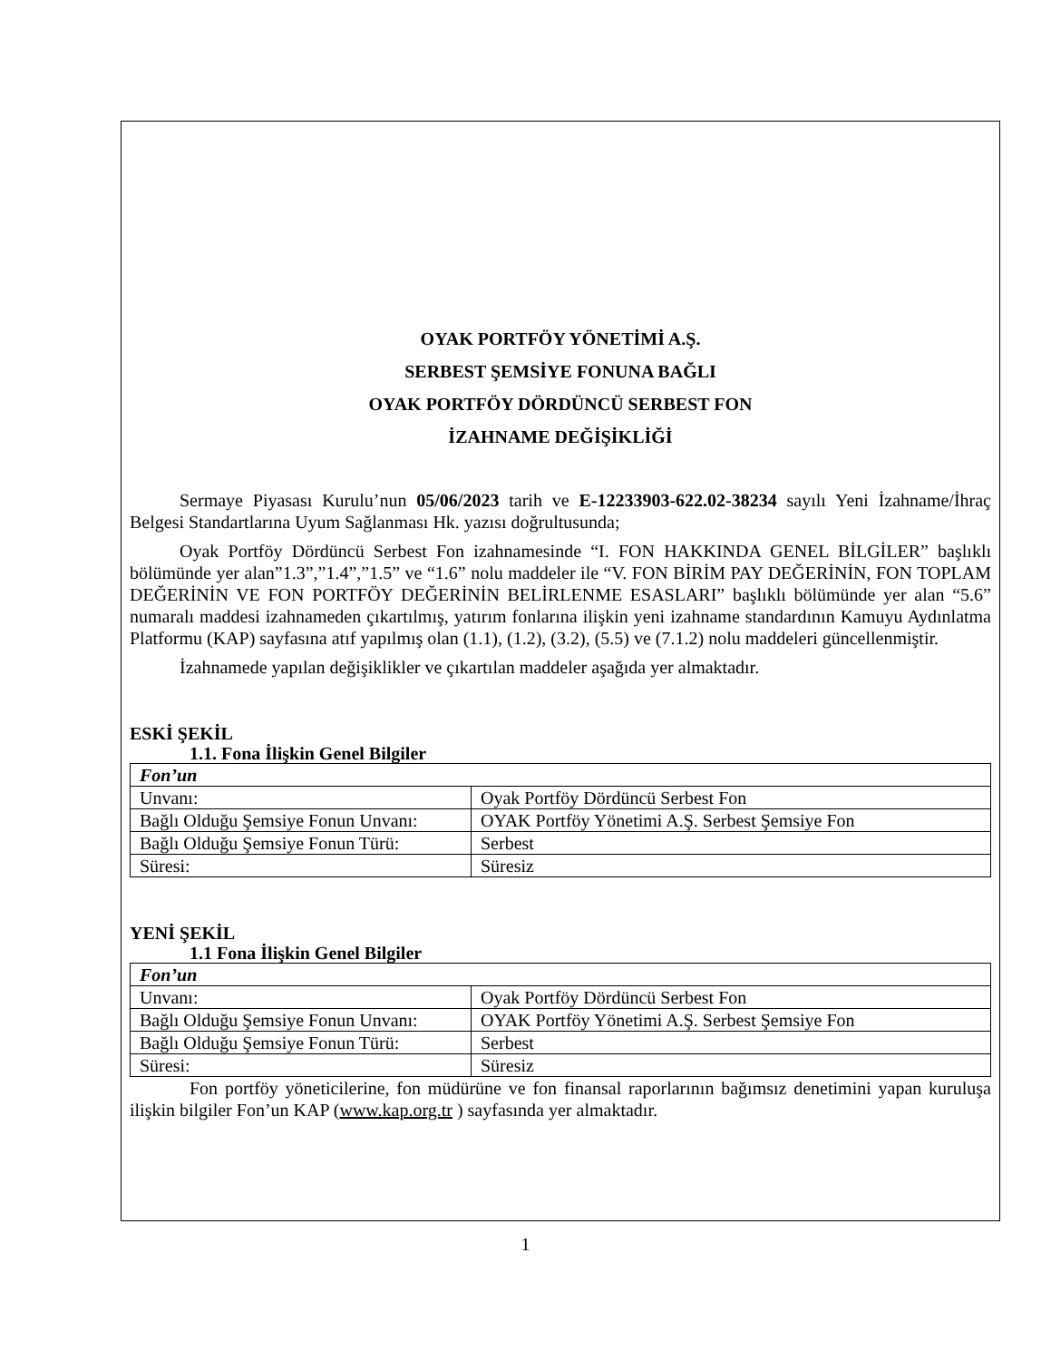OYAK PORTFÖY YÖNETİMİ A.Ş.
SERBEST ŞEMSİYE FONUNA BAĞLI
OYAK PORTFÖY DÖRDÜNCÜ SERBEST FON
İZAHNAME DEĞİŞİKLİĞİ
Sermaye Piyasası Kurulu’nun 05/06/2023 tarih ve E-12233903-622.02-38234 sayılı Yeni İzahname/İhraç Belgesi Standartlarına Uyum Sağlanması Hk. yazısı doğrultusunda;
Oyak Portföy Dördüncü Serbest Fon izahnamesinde “I. FON HAKKINDA GENEL BİLGİLER” başlıklı bölümünde yer alan”1.3”,”1.4”,”1.5” ve “1.6” nolu maddeler ile “V. FON BİRİM PAY DEĞERİNİN, FON TOPLAM DEĞERİNİN VE FON PORTFÖY DEĞERİNİN BELİRLENME ESASLARI” başlıklı bölümünde yer alan “5.6” numaralı maddesi izahnameden çıkartılmış, yatırım fonlarına ilişkin yeni izahname standardının Kamuyu Aydınlatma Platformu (KAP) sayfasına atıf yapılmış olan (1.1), (1.2), (3.2), (5.5) ve (7.1.2) nolu maddeleri güncellenmiştir.
İzahnamede yapılan değişiklikler ve çıkartılan maddeler aşağıda yer almaktadır.
ESKİ ŞEKİL
1.1. Fona İlişkin Genel Bilgiler
| Fon’un | |
| Unvanı: | Oyak Portföy Dördüncü Serbest Fon |
| Bağlı Olduğu Şemsiye Fonun Unvanı: | OYAK Portföy Yönetimi A.Ş. Serbest Şemsiye Fon |
| Bağlı Olduğu Şemsiye Fonun Türü: | Serbest |
| Süresi: | Süresiz |
YENİ ŞEKİL
1.1 Fona İlişkin Genel Bilgiler
| Fon’un | |
| Unvanı: | Oyak Portföy Dördüncü Serbest Fon |
| Bağlı Olduğu Şemsiye Fonun Unvanı: | OYAK Portföy Yönetimi A.Ş. Serbest Şemsiye Fon |
| Bağlı Olduğu Şemsiye Fonun Türü: | Serbest |
| Süresi: | Süresiz |
Fon portföy yöneticilerine, fon müdürüne ve fon finansal raporlarının bağımsız denetimini yapan kuruluşa ilişkin bilgiler Fon’un KAP (www.kap.org.tr ) sayfasında yer almaktadır.
1